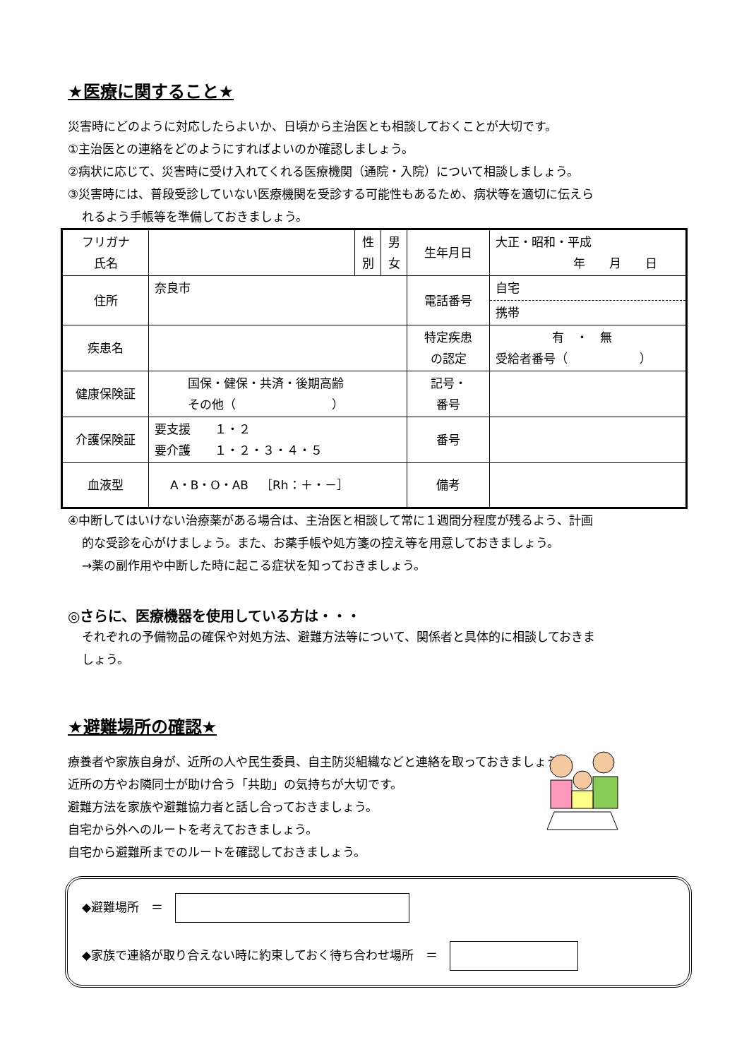★医療に関すること★
災害時にどのように対応したらよいか、日頃から主治医とも相談しておくことが大切です。
①主治医との連絡をどのようにすればよいのか確認しましょう。
②病状に応じて、災害時に受け入れてくれる医療機関（通院・入院）について相談しましょう。
③災害時には、普段受診していない医療機関を受診する可能性もあるため、病状等を適切に伝えら
れるよう手帳等を準備しておきましょう。
| フリガナ 氏名 | | 性 別 | 男 女 | 生年月日 | 大正・昭和・平成 年 月 日 |
| 住所 | 奈良市 | | | 電話番号 | 自宅 携帯 |
| 疾患名 | | | | 特定疾患 の認定 | 有 ・ 無 受給者番号（ ） |
| 健康保険証 | 国保・健保・共済・後期高齢 その他（ ） | | | 記号・ 番号 | |
| 介護保険証 | 要支援 １・２ 要介護 １・２・３・４・５ | | | 番号 | |
| 血液型 | A・B・O・AB ［Rh：＋・－］ | | | 備考 | |
④中断してはいけない治療薬がある場合は、主治医と相談して常に１週間分程度が残るよう、計画
的な受診を心がけましょう。また、お薬手帳や処方箋の控え等を用意しておきましょう。
→薬の副作用や中断した時に起こる症状を知っておきましょう。
◎さらに、医療機器を使用している方は・・・
それぞれの予備物品の確保や対処方法、避難方法等について、関係者と具体的に相談しておきま
しょう。
★避難場所の確認★
療養者や家族自身が、近所の人や民生委員、自主防災組織などと連絡を取っておきましょう。
近所の方やお隣同士が助け合う「共助」の気持ちが大切です。
避難方法を家族や避難協力者と話し合っておきましょう。
自宅から外へのルートを考えておきましょう。
自宅から避難所までのルートを確認しておきましょう。
◆避難場所　＝　
◆家族で連絡が取り合えない時に約束しておく待ち合わせ場所　＝